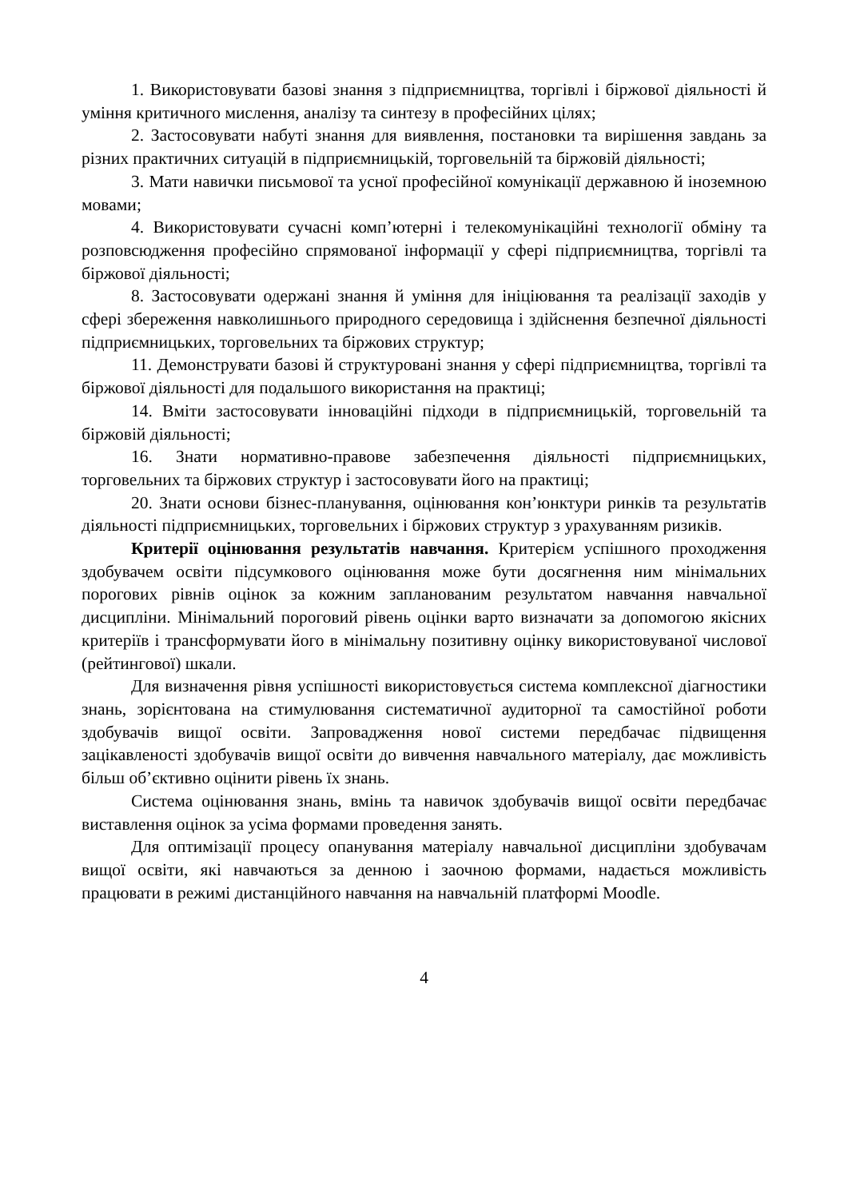1. Використовувати базові знання з підприємництва, торгівлі і біржової діяльності й уміння критичного мислення, аналізу та синтезу в професійних цілях;
2. Застосовувати набуті знання для виявлення, постановки та вирішення завдань за різних практичних ситуацій в підприємницькій, торговельній та біржовій діяльності;
3. Мати навички письмової та усної професійної комунікації державною й іноземною мовами;
4. Використовувати сучасні комп’ютерні і телекомунікаційні технології обміну та розповсюдження професійно спрямованої інформації у сфері підприємництва, торгівлі та біржової діяльності;
8. Застосовувати одержані знання й уміння для ініціювання та реалізації заходів у сфері збереження навколишнього природного середовища і здійснення безпечної діяльності підприємницьких, торговельних та біржових структур;
11. Демонструвати базові й структуровані знання у сфері підприємництва, торгівлі та біржової діяльності для подальшого використання на практиці;
14. Вміти застосовувати інноваційні підходи в підприємницькій, торговельній та біржовій діяльності;
16. Знати нормативно-правове забезпечення діяльності підприємницьких, торговельних та біржових структур і застосовувати його на практиці;
20. Знати основи бізнес-планування, оцінювання кон’юнктури ринків та результатів діяльності підприємницьких, торговельних і біржових структур з урахуванням ризиків.
Критерії оцінювання результатів навчання. Критерієм успішного проходження здобувачем освіти підсумкового оцінювання може бути досягнення ним мінімальних порогових рівнів оцінок за кожним запланованим результатом навчання навчальної дисципліни. Мінімальний пороговий рівень оцінки варто визначати за допомогою якісних критеріїв і трансформувати його в мінімальну позитивну оцінку використовуваної числової (рейтингової) шкали.
Для визначення рівня успішності використовується система комплексної діагностики знань, зорієнтована на стимулювання систематичної аудиторної та самостійної роботи здобувачів вищої освіти. Запровадження нової системи передбачає підвищення зацікавленості здобувачів вищої освіти до вивчення навчального матеріалу, дає можливість більш об’єктивно оцінити рівень їх знань.
Система оцінювання знань, вмінь та навичок здобувачів вищої освіти передбачає виставлення оцінок за усіма формами проведення занять.
Для оптимізації процесу опанування матеріалу навчальної дисципліни здобувачам вищої освіти, які навчаються за денною і заочною формами, надається можливість працювати в режимі дистанційного навчання на навчальній платформі Moodle.
4